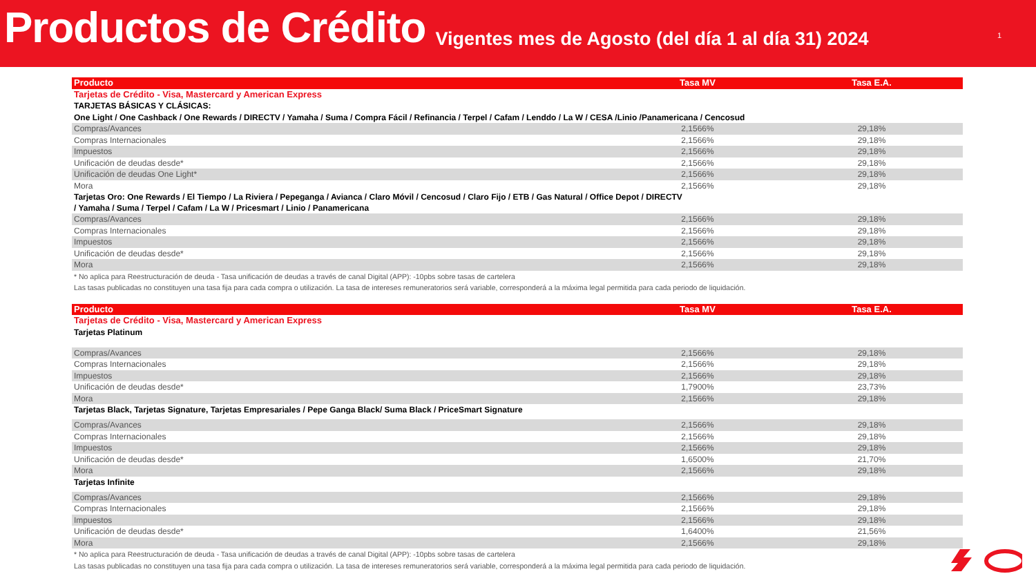Productos de Crédito
Vigentes mes de Agosto (del día 1 al día 31) 2024
1
| Producto | Tasa MV | Tasa E.A. |
| --- | --- | --- |
| Tarjetas de Crédito - Visa, Mastercard y American Express | | |
| TARJETAS BÁSICAS Y CLÁSICAS: | | |
| One Light / One Cashback / One Rewards / DIRECTV / Yamaha / Suma / Compra Fácil / Refinancia / Terpel / Cafam / Lenddo / La W / CESA /Linio /Panamericana / Cencosud | | |
| Compras/Avances | 2,1566% | 29,18% |
| Compras Internacionales | 2,1566% | 29,18% |
| Impuestos | 2,1566% | 29,18% |
| Unificación de deudas desde* | 2,1566% | 29,18% |
| Unificación de deudas One Light* | 2,1566% | 29,18% |
| Mora | 2,1566% | 29,18% |
| Tarjetas Oro: One Rewards / El Tiempo / La Riviera / Pepeganga / Avianca / Claro Móvil / Cencosud / Claro Fijo / ETB / Gas Natural / Office Depot / DIRECTV / Yamaha / Suma / Terpel / Cafam / La W / Pricesmart / Linio / Panamericana | | |
| Compras/Avances | 2,1566% | 29,18% |
| Compras Internacionales | 2,1566% | 29,18% |
| Impuestos | 2,1566% | 29,18% |
| Unificación de deudas desde* | 2,1566% | 29,18% |
| Mora | 2,1566% | 29,18% |
| * No aplica para Reestructuración de deuda - Tasa unificación de deudas a través de canal Digital (APP): -10pbs sobre tasas de cartelera | | |
| Las tasas publicadas no constituyen una tasa fija para cada compra o utilización. La tasa de intereses remuneratorios será variable, corresponderá a la máxima legal permitida para cada periodo de liquidación. | | |
| Producto | Tasa MV | Tasa E.A. |
| --- | --- | --- |
| Tarjetas de Crédito - Visa, Mastercard y American Express | | |
| Tarjetas Platinum | | |
| Compras/Avances | 2,1566% | 29,18% |
| Compras Internacionales | 2,1566% | 29,18% |
| Impuestos | 2,1566% | 29,18% |
| Unificación de deudas desde* | 1,7900% | 23,73% |
| Mora | 2,1566% | 29,18% |
| Tarjetas Black, Tarjetas Signature, Tarjetas Empresariales / Pepe Ganga Black/ Suma Black / PriceSmart Signature | | |
| Compras/Avances | 2,1566% | 29,18% |
| Compras Internacionales | 2,1566% | 29,18% |
| Impuestos | 2,1566% | 29,18% |
| Unificación de deudas desde* | 1,6500% | 21,70% |
| Mora | 2,1566% | 29,18% |
| Tarjetas Infinite | | |
| Compras/Avances | 2,1566% | 29,18% |
| Compras Internacionales | 2,1566% | 29,18% |
| Impuestos | 2,1566% | 29,18% |
| Unificación de deudas desde* | 1,6400% | 21,56% |
| Mora | 2,1566% | 29,18% |
| * No aplica para Reestructuración de deuda - Tasa unificación de deudas a través de canal Digital (APP): -10pbs sobre tasas de cartelera | | |
| Las tasas publicadas no constituyen una tasa fija para cada compra o utilización. La tasa de intereses remuneratorios será variable, corresponderá a la máxima legal permitida para cada periodo de liquidación. | | |